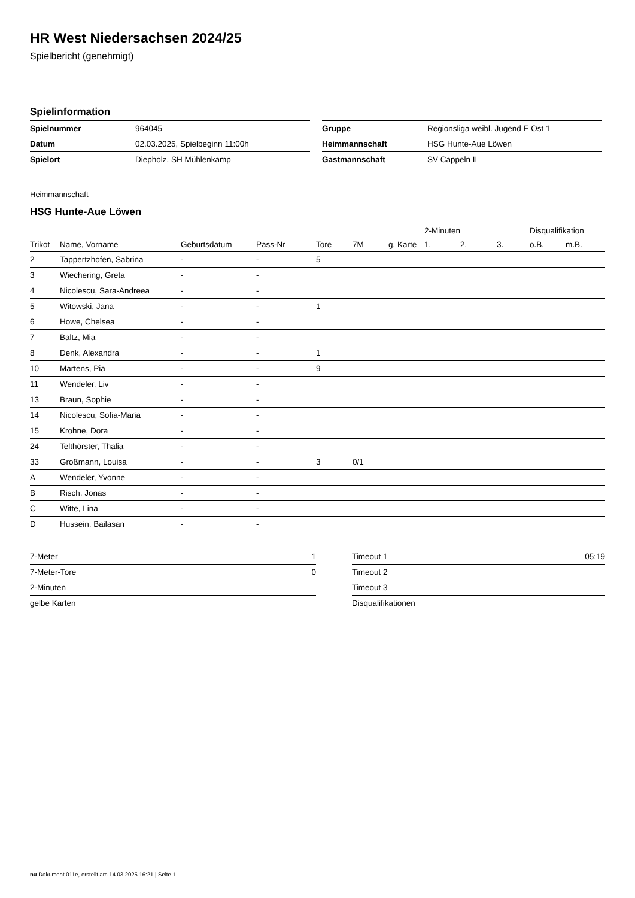HR West Niedersachsen 2024/25
Spielbericht (genehmigt)
Spielinformation
| Spielnummer | 964045 |
| Datum | 02.03.2025, Spielbeginn 11:00h |
| Spielort | Diepholz, SH Mühlenkamp |
| Gruppe | Regionsliga weibl. Jugend E Ost 1 |
| Heimmannschaft | HSG Hunte-Aue Löwen |
| Gastmannschaft | SV Cappeln II |
Heimmannschaft
HSG Hunte-Aue Löwen
| | | | | | | | 2-Minuten | | | Disqualifikation | |
| --- | --- | --- | --- | --- | --- | --- | --- | --- | --- | --- | --- |
| Trikot | Name, Vorname | Geburtsdatum | Pass-Nr | Tore | 7M | g. Karte | 1. | 2. | 3. | o.B. | m.B. |
| 2 | Tappertzhofen, Sabrina | - | - | 5 | | | | | | | |
| 3 | Wiechering, Greta | - | - | | | | | | | | |
| 4 | Nicolescu, Sara-Andreea | - | - | | | | | | | | |
| 5 | Witowski, Jana | - | - | 1 | | | | | | | |
| 6 | Howe, Chelsea | - | - | | | | | | | | |
| 7 | Baltz, Mia | - | - | | | | | | | | |
| 8 | Denk, Alexandra | - | - | 1 | | | | | | | |
| 10 | Martens, Pia | - | - | 9 | | | | | | | |
| 11 | Wendeler, Liv | - | - | | | | | | | | |
| 13 | Braun, Sophie | - | - | | | | | | | | |
| 14 | Nicolescu, Sofia-Maria | - | - | | | | | | | | |
| 15 | Krohne, Dora | - | - | | | | | | | | |
| 24 | Telthörster, Thalia | - | - | | | | | | | | |
| 33 | Großmann, Louisa | - | - | 3 | 0/1 | | | | | | |
| A | Wendeler, Yvonne | - | - | | | | | | | | |
| B | Risch, Jonas | - | - | | | | | | | | |
| C | Witte, Lina | - | - | | | | | | | | |
| D | Hussein, Bailasan | - | - | | | | | | | | |
| 7-Meter | 1 |
| 7-Meter-Tore | 0 |
| 2-Minuten | |
| gelbe Karten | |
| Timeout 1 | 05:19 |
| Timeout 2 | |
| Timeout 3 | |
| Disqualifikationen | |
nu.Dokument 011e, erstellt am 14.03.2025 16:21 | Seite 1